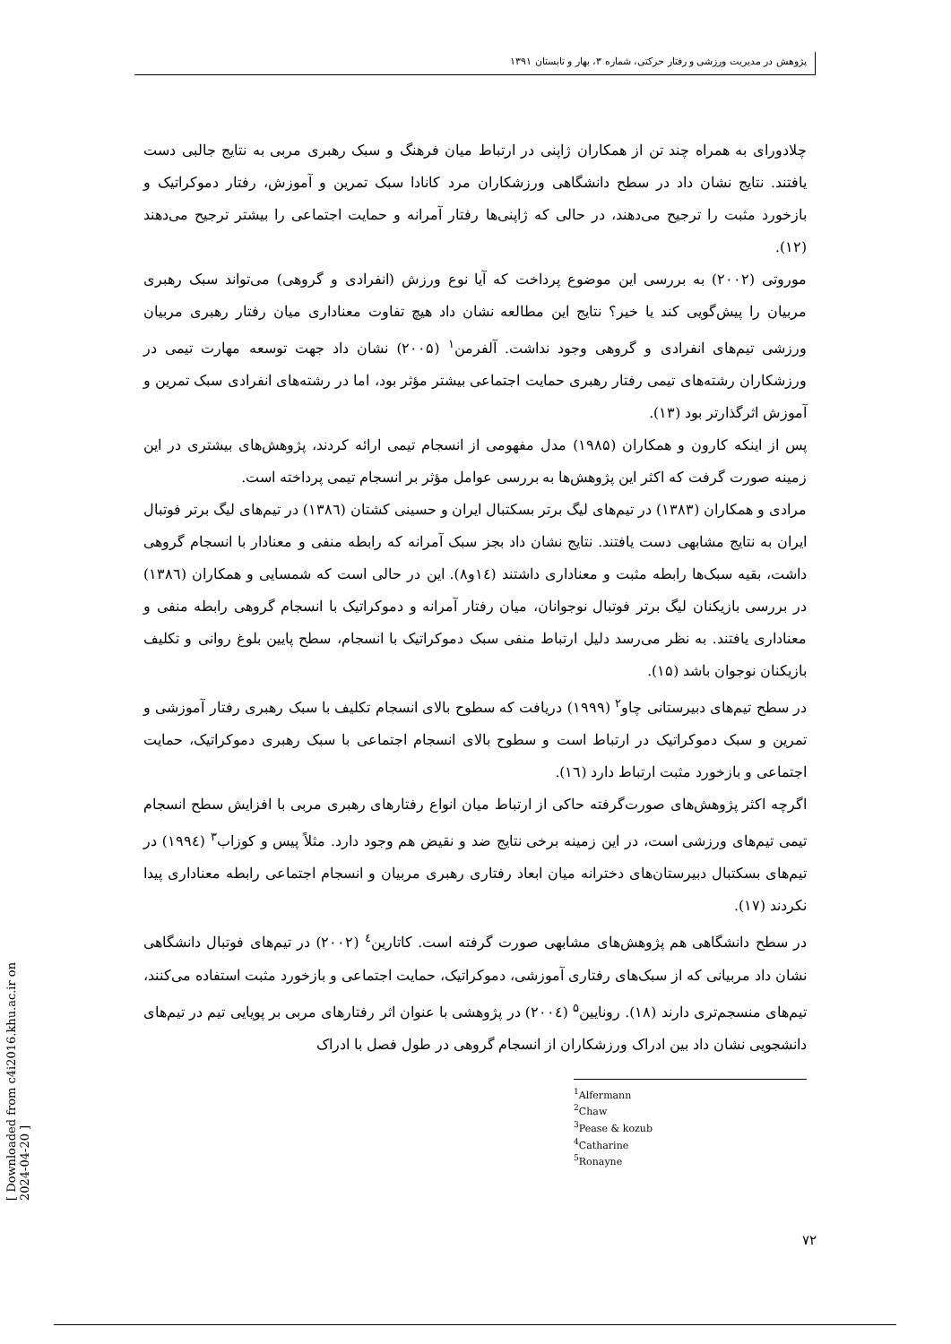پژوهش در مدیریت ورزشی و رفتار حرکتی، شماره ۳، بهار و تابستان ۱۳۹۱
چلادورای به همراه چند تن از همکاران ژاپنی در ارتباط میان فرهنگ و سبک رهبری مربی به نتایج جالبی دست یافتند. نتایج نشان داد در سطح دانشگاهی ورزشکاران مرد کانادا سبک تمرین و آموزش، رفتار دموکراتیک و بازخورد مثبت را ترجیح می‌دهند، در حالی که ژاپنی‌ها رفتار آمرانه و حمایت اجتماعی را بیشتر ترجیح می‌دهند (۱۲).
موروتی (۲۰۰۲) به بررسی این موضوع پرداخت که آیا نوع ورزش (انفرادی و گروهی) می‌تواند سبک رهبری مربیان را پیش‌گویی کند یا خیر؟ نتایج این مطالعه نشان داد هیچ تفاوت معناداری میان رفتار رهبری مربیان ورزشی تیم‌های انفرادی و گروهی وجود نداشت. آلفرمن<sup>۱</sup> (۲۰۰۵) نشان داد جهت توسعه مهارت تیمی در ورزشکاران رشته‌های تیمی رفتار رهبری حمایت اجتماعی بیشتر مؤثر بود، اما در رشته‌های انفرادی سبک تمرین و آموزش اثرگذارتر بود (۱۳).
پس از اینکه کارون و همکاران (۱۹۸۵) مدل مفهومی از انسجام تیمی ارائه کردند، پژوهش‌های بیشتری در این زمینه صورت گرفت که اکثر این پژوهش‌ها به بررسی عوامل مؤثر بر انسجام تیمی پرداخته است.
مرادی و همکاران (۱۳۸۳) در تیم‌های لیگ برتر بسکتبال ایران و حسینی کشتان (۱۳۸٦) در تیم‌های لیگ برتر فوتبال ایران به نتایج مشابهی دست یافتند. نتایج نشان داد بجز سبک آمرانه که رابطه منفی و معنادار با انسجام گروهی داشت، بقیه سبک‌ها رابطه مثبت و معناداری داشتند (۱٤و۸). این در حالی است که شمسایی و همکاران (۱۳۸٦) در بررسی بازیکنان لیگ برتر فوتبال نوجوانان، میان رفتار آمرانه و دموکراتیک با انسجام گروهی رابطه منفی و معناداری یافتند. به نظر می‌رسد دلیل ارتباط منفی سبک دموکراتیک با انسجام، سطح پایین بلوغ روانی و تکلیف بازیکنان نوجوان باشد (۱۵).
در سطح تیم‌های دبیرستانی چاو<sup>۲</sup> (۱۹۹۹) دریافت که سطوح بالای انسجام تکلیف با سبک رهبری رفتار آموزشی و تمرین و سبک دموکراتیک در ارتباط است و سطوح بالای انسجام اجتماعی با سبک رهبری دموکراتیک، حمایت اجتماعی و بازخورد مثبت ارتباط دارد (۱٦).
اگرچه اکثر پژوهش‌های صورت‌گرفته حاکی از ارتباط میان انواع رفتارهای رهبری مربی با افزایش سطح انسجام تیمی تیم‌های ورزشی است، در این زمینه برخی نتایج ضد و نقیض هم وجود دارد. مثلاً پیس و کوزاب<sup>۳</sup> (۱۹۹٤) در تیم‌های بسکتبال دبیرستان‌های دخترانه میان ابعاد رفتاری رهبری مربیان و انسجام اجتماعی رابطه معناداری پیدا نکردند (۱۷).
در سطح دانشگاهی هم پژوهش‌های مشابهی صورت گرفته است. کاتارین<sup>٤</sup> (۲۰۰۲) در تیم‌های فوتبال دانشگاهی نشان داد مربیانی که از سبک‌های رفتاری آموزشی، دموکراتیک، حمایت اجتماعی و بازخورد مثبت استفاده می‌کنند، تیم‌های منسجم‌تری دارند (۱۸). رونایین<sup>۵</sup> (۲۰۰٤) در پژوهشی با عنوان اثر رفتارهای مربی بر پویایی تیم در تیم‌های دانشجویی نشان داد بین ادراک ورزشکاران از انسجام گروهی در طول فصل با ادراک
<sup>1</sup> Alfermann
<sup>2</sup> Chaw
<sup>3</sup> Pease & kozub
<sup>4</sup> Catharine
<sup>5</sup> Ronayne
۷۲
[ Downloaded from c4i2016.khu.ac.ir on 2024-04-20 ]